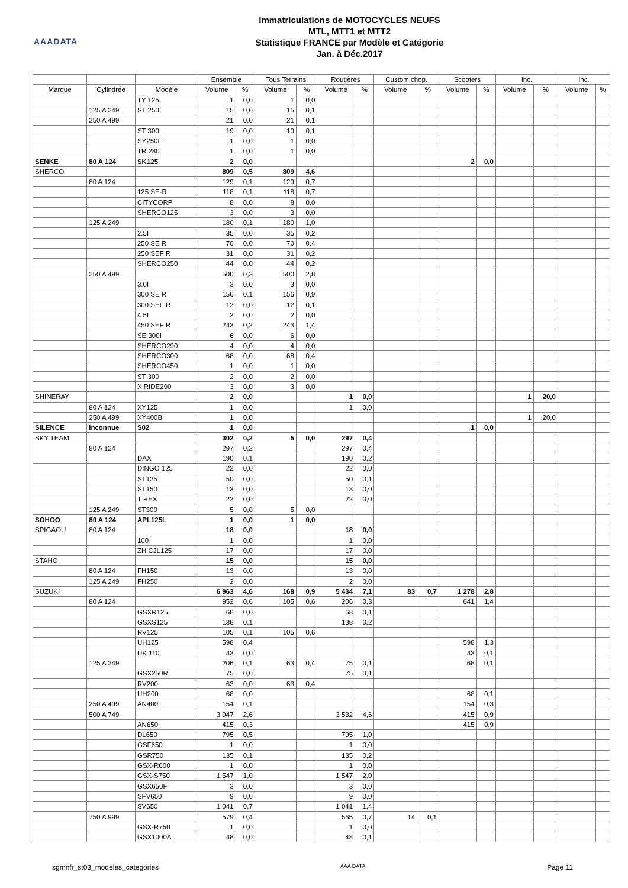AAADATA
Immatriculations de MOTOCYCLES NEUFS
MTL, MTT1 et MTT2
Statistique FRANCE par Modèle et Catégorie
Jan. à Déc.2017
| | | | Ensemble | | Tous Terrains | | Routières | | Custom chop. | | Scooters | | Inc. | | Inc. | |
| --- | --- | --- | --- | --- | --- | --- | --- | --- | --- | --- | --- | --- | --- | --- | --- | --- |
| Marque | Cylindrée | Modèle | Volume | % | Volume | % | Volume | % | Volume | % | Volume | % | Volume | % | Volume | % |
| | | TY 125 | 1 | 0,0 | 1 | 0,0 | | | | | | | | | | |
| | 125 A 249 | ST 250 | 15 | 0,0 | 15 | 0,1 | | | | | | | | | | |
| | 250 A 499 | | 21 | 0,0 | 21 | 0,1 | | | | | | | | | | |
| | | ST 300 | 19 | 0,0 | 19 | 0,1 | | | | | | | | | | |
| | | SY250F | 1 | 0,0 | 1 | 0,0 | | | | | | | | | | |
| | | TR 280 | 1 | 0,0 | 1 | 0,0 | | | | | | | | | | |
| SENKE | 80 A 124 | SK125 | 2 | 0,0 | | | | | | | 2 | 0,0 | | | | |
| SHERCO | | | 809 | 0,5 | 809 | 4,6 | | | | | | | | | | |
| | 80 A 124 | | 129 | 0,1 | 129 | 0,7 | | | | | | | | | | |
| | | 125 SE-R | 118 | 0,1 | 118 | 0,7 | | | | | | | | | | |
| | | CITYCORP | 8 | 0,0 | 8 | 0,0 | | | | | | | | | | |
| | | SHERCO125 | 3 | 0,0 | 3 | 0,0 | | | | | | | | | | |
| | 125 A 249 | | 180 | 0,1 | 180 | 1,0 | | | | | | | | | | |
| | | 2.5I | 35 | 0,0 | 35 | 0,2 | | | | | | | | | | |
| | | 250 SE R | 70 | 0,0 | 70 | 0,4 | | | | | | | | | | |
| | | 250 SEF R | 31 | 0,0 | 31 | 0,2 | | | | | | | | | | |
| | | SHERCO250 | 44 | 0,0 | 44 | 0,2 | | | | | | | | | | |
| | 250 A 499 | | 500 | 0,3 | 500 | 2,8 | | | | | | | | | | |
| | | 3.0I | 3 | 0,0 | 3 | 0,0 | | | | | | | | | | |
| | | 300 SE R | 156 | 0,1 | 156 | 0,9 | | | | | | | | | | |
| | | 300 SEF R | 12 | 0,0 | 12 | 0,1 | | | | | | | | | | |
| | | 4.5I | 2 | 0,0 | 2 | 0,0 | | | | | | | | | | |
| | | 450 SEF R | 243 | 0,2 | 243 | 1,4 | | | | | | | | | | |
| | | SE 300I | 6 | 0,0 | 6 | 0,0 | | | | | | | | | | |
| | | SHERCO290 | 4 | 0,0 | 4 | 0,0 | | | | | | | | | | |
| | | SHERCO300 | 68 | 0,0 | 68 | 0,4 | | | | | | | | | | |
| | | SHERCO450 | 1 | 0,0 | 1 | 0,0 | | | | | | | | | | |
| | | ST 300 | 2 | 0,0 | 2 | 0,0 | | | | | | | | | | |
| | | X RIDE290 | 3 | 0,0 | 3 | 0,0 | | | | | | | | | | |
| SHINERAY | | | 2 | 0,0 | | | 1 | 0,0 | | | | | 1 | 20,0 | | |
| | 80 A 124 | XY125 | 1 | 0,0 | | | 1 | 0,0 | | | | | | | | |
| | 250 A 499 | XY400B | 1 | 0,0 | | | | | | | | | 1 | 20,0 | | |
| SILENCE | Inconnue | S02 | 1 | 0,0 | | | | | | | 1 | 0,0 | | | | |
| SKY TEAM | | | 302 | 0,2 | 5 | 0,0 | 297 | 0,4 | | | | | | | | |
| | 80 A 124 | | 297 | 0,2 | | | 297 | 0,4 | | | | | | | | |
| | | DAX | 190 | 0,1 | | | 190 | 0,2 | | | | | | | | |
| | | DINGO 125 | 22 | 0,0 | | | 22 | 0,0 | | | | | | | | |
| | | ST125 | 50 | 0,0 | | | 50 | 0,1 | | | | | | | | |
| | | ST150 | 13 | 0,0 | | | 13 | 0,0 | | | | | | | | |
| | | T REX | 22 | 0,0 | | | 22 | 0,0 | | | | | | | | |
| | 125 A 249 | ST300 | 5 | 0,0 | 5 | 0,0 | | | | | | | | | | |
| SOHOO | 80 A 124 | APL125L | 1 | 0,0 | 1 | 0,0 | | | | | | | | | | |
| SPIGAOU | 80 A 124 | | 18 | 0,0 | | | 18 | 0,0 | | | | | | | | |
| | | 100 | 1 | 0,0 | | | 1 | 0,0 | | | | | | | | |
| | | ZH CJL125 | 17 | 0,0 | | | 17 | 0,0 | | | | | | | | |
| STAHO | | | 15 | 0,0 | | | 15 | 0,0 | | | | | | | | |
| | 80 A 124 | FH150 | 13 | 0,0 | | | 13 | 0,0 | | | | | | | | |
| | 125 A 249 | FH250 | 2 | 0,0 | | | 2 | 0,0 | | | | | | | | |
| SUZUKI | | | 6 963 | 4,6 | 168 | 0,9 | 5 434 | 7,1 | 83 | 0,7 | 1 278 | 2,8 | | | | |
| | 80 A 124 | | 952 | 0,6 | 105 | 0,6 | 206 | 0,3 | | | 641 | 1,4 | | | | |
| | | GSXR125 | 68 | 0,0 | | | 68 | 0,1 | | | | | | | | |
| | | GSXS125 | 138 | 0,1 | | | 138 | 0,2 | | | | | | | | |
| | | RV125 | 105 | 0,1 | 105 | 0,6 | | | | | | | | | | |
| | | UH125 | 598 | 0,4 | | | | | | | 598 | 1,3 | | | | |
| | | UK 110 | 43 | 0,0 | | | | | | | 43 | 0,1 | | | | |
| | 125 A 249 | | 206 | 0,1 | 63 | 0,4 | 75 | 0,1 | | | 68 | 0,1 | | | | |
| | | GSX250R | 75 | 0,0 | | | 75 | 0,1 | | | | | | | | |
| | | RV200 | 63 | 0,0 | 63 | 0,4 | | | | | | | | | | |
| | | UH200 | 68 | 0,0 | | | | | | | 68 | 0,1 | | | | |
| | 250 A 499 | AN400 | 154 | 0,1 | | | | | | | 154 | 0,3 | | | | |
| | 500 A 749 | | 3 947 | 2,6 | | | 3 532 | 4,6 | | | 415 | 0,9 | | | | |
| | | AN650 | 415 | 0,3 | | | | | | | 415 | 0,9 | | | | |
| | | DL650 | 795 | 0,5 | | | 795 | 1,0 | | | | | | | | |
| | | GSF650 | 1 | 0,0 | | | 1 | 0,0 | | | | | | | | |
| | | GSR750 | 135 | 0,1 | | | 135 | 0,2 | | | | | | | | |
| | | GSX-R600 | 1 | 0,0 | | | 1 | 0,0 | | | | | | | | |
| | | GSX-S750 | 1 547 | 1,0 | | | 1 547 | 2,0 | | | | | | | | |
| | | GSX650F | 3 | 0,0 | | | 3 | 0,0 | | | | | | | | |
| | | SFV650 | 9 | 0,0 | | | 9 | 0,0 | | | | | | | | |
| | | SV650 | 1 041 | 0,7 | | | 1 041 | 1,4 | | | | | | | | |
| | 750 A 999 | | 579 | 0,4 | | | 565 | 0,7 | 14 | 0,1 | | | | | | |
| | | GSX-R750 | 1 | 0,0 | | | 1 | 0,0 | | | | | | | | |
| | | GSX1000A | 48 | 0,0 | | | 48 | 0,1 | | | | | | | | |
sgmnfr_st03_modeles_categories AAA DATA Page 11